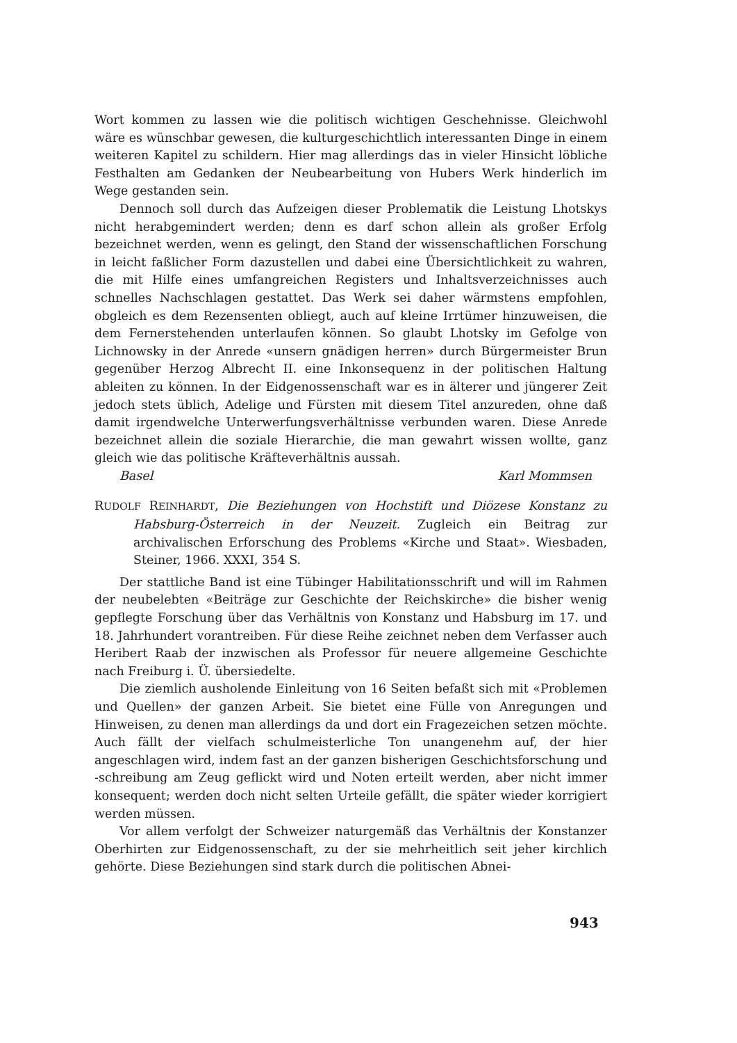Wort kommen zu lassen wie die politisch wichtigen Geschehnisse. Gleichwohl wäre es wünschbar gewesen, die kulturgeschichtlich interessanten Dinge in einem weiteren Kapitel zu schildern. Hier mag allerdings das in vieler Hinsicht löbliche Festhalten am Gedanken der Neubearbeitung von Hubers Werk hinderlich im Wege gestanden sein.
Dennoch soll durch das Aufzeigen dieser Problematik die Leistung Lhotskys nicht herabgemindert werden; denn es darf schon allein als großer Erfolg bezeichnet werden, wenn es gelingt, den Stand der wissenschaftlichen Forschung in leicht faßlicher Form dazustellen und dabei eine Übersichtlichkeit zu wahren, die mit Hilfe eines umfangreichen Registers und Inhaltsverzeichnisses auch schnelles Nachschlagen gestattet. Das Werk sei daher wärmstens empfohlen, obgleich es dem Rezensenten obliegt, auch auf kleine Irrtümer hinzuweisen, die dem Fernerstehenden unterlaufen können. So glaubt Lhotsky im Gefolge von Lichnowsky in der Anrede «unsern gnädigen herren» durch Bürgermeister Brun gegenüber Herzog Albrecht II. eine Inkonsequenz in der politischen Haltung ableiten zu können. In der Eidgenossenschaft war es in älterer und jüngerer Zeit jedoch stets üblich, Adelige und Fürsten mit diesem Titel anzureden, ohne daß damit irgendwelche Unterwerfungsverhältnisse verbunden waren. Diese Anrede bezeichnet allein die soziale Hierarchie, die man gewahrt wissen wollte, ganz gleich wie das politische Kräfteverhältnis aussah.
Basel Karl Mommsen
RUDOLF REINHARDT, Die Beziehungen von Hochstift und Diözese Konstanz zu Habsburg-Österreich in der Neuzeit. Zugleich ein Beitrag zur archivalischen Erforschung des Problems «Kirche und Staat». Wiesbaden, Steiner, 1966. XXXI, 354 S.
Der stattliche Band ist eine Tübinger Habilitationsschrift und will im Rahmen der neubelebten «Beiträge zur Geschichte der Reichskirche» die bisher wenig gepflegte Forschung über das Verhältnis von Konstanz und Habsburg im 17. und 18. Jahrhundert vorantreiben. Für diese Reihe zeichnet neben dem Verfasser auch Heribert Raab der inzwischen als Professor für neuere allgemeine Geschichte nach Freiburg i. Ü. übersiedelte.
Die ziemlich ausholende Einleitung von 16 Seiten befaßt sich mit «Problemen und Quellen» der ganzen Arbeit. Sie bietet eine Fülle von Anregungen und Hinweisen, zu denen man allerdings da und dort ein Fragezeichen setzen möchte. Auch fällt der vielfach schulmeisterliche Ton unangenehm auf, der hier angeschlagen wird, indem fast an der ganzen bisherigen Geschichtsforschung und -schreibung am Zeug geflickt wird und Noten erteilt werden, aber nicht immer konsequent; werden doch nicht selten Urteile gefällt, die später wieder korrigiert werden müssen.
Vor allem verfolgt der Schweizer naturgemäß das Verhältnis der Konstanzer Oberhirten zur Eidgenossenschaft, zu der sie mehrheitlich seit jeher kirchlich gehörte. Diese Beziehungen sind stark durch die politischen Abnei-
943